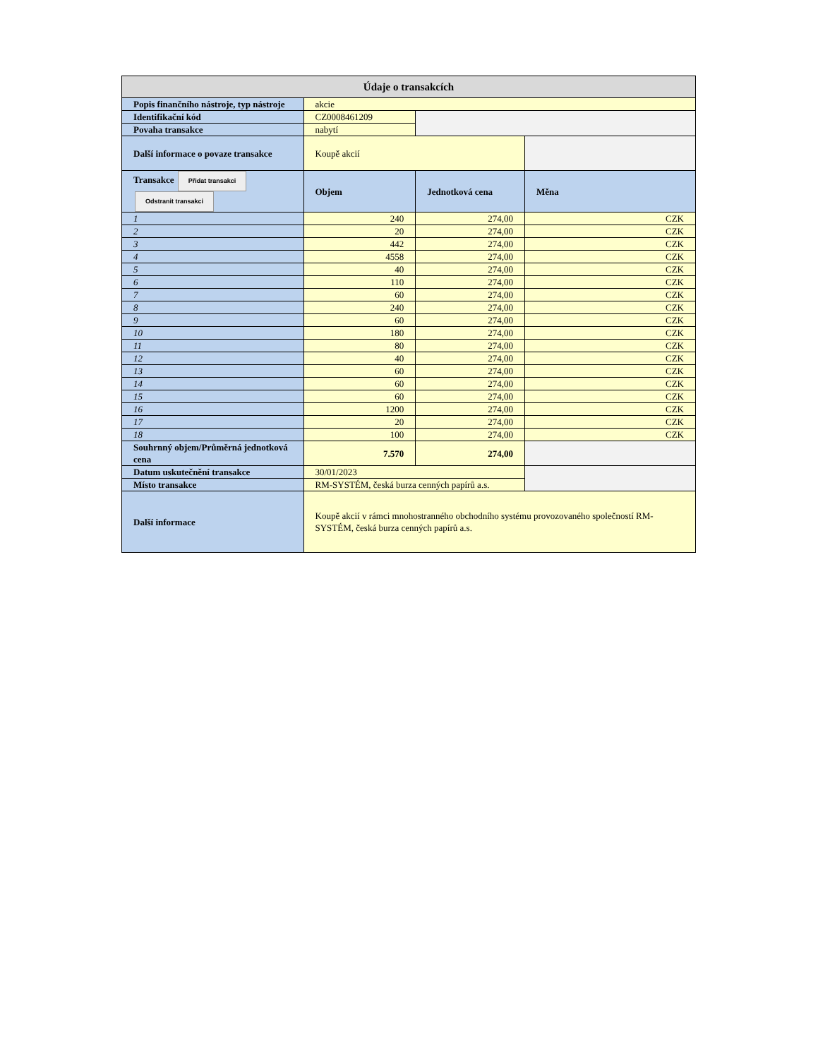| Údaje o transakcích | | | |
| Popis finančního nástroje, typ nástroje | akcie | | |
| Identifikační kód | CZ0008461209 | | |
| Povaha transakce | nabytí | | |
| Další informace o povaze transakce | Koupě akcií | | |
| Transakce Přidat transakci Odstranit transakci | Objem | Jednotková cena | Měna |
| 1 | 240 | 274,00 | CZK |
| 2 | 20 | 274,00 | CZK |
| 3 | 442 | 274,00 | CZK |
| 4 | 4558 | 274,00 | CZK |
| 5 | 40 | 274,00 | CZK |
| 6 | 110 | 274,00 | CZK |
| 7 | 60 | 274,00 | CZK |
| 8 | 240 | 274,00 | CZK |
| 9 | 60 | 274,00 | CZK |
| 10 | 180 | 274,00 | CZK |
| 11 | 80 | 274,00 | CZK |
| 12 | 40 | 274,00 | CZK |
| 13 | 60 | 274,00 | CZK |
| 14 | 60 | 274,00 | CZK |
| 15 | 60 | 274,00 | CZK |
| 16 | 1200 | 274,00 | CZK |
| 17 | 20 | 274,00 | CZK |
| 18 | 100 | 274,00 | CZK |
| Souhrnný objem/Průměrná jednotková cena | 7.570 | 274,00 | |
| Datum uskutečnění transakce | 30/01/2023 | | |
| Místo transakce | RM-SYSTÉM, česká burza cenných papírů a.s. | | |
| Další informace | Koupě akcií v rámci mnohostranného obchodního systému provozovaného společností RM-SYSTÉM, česká burza cenných papírů a.s. | | |